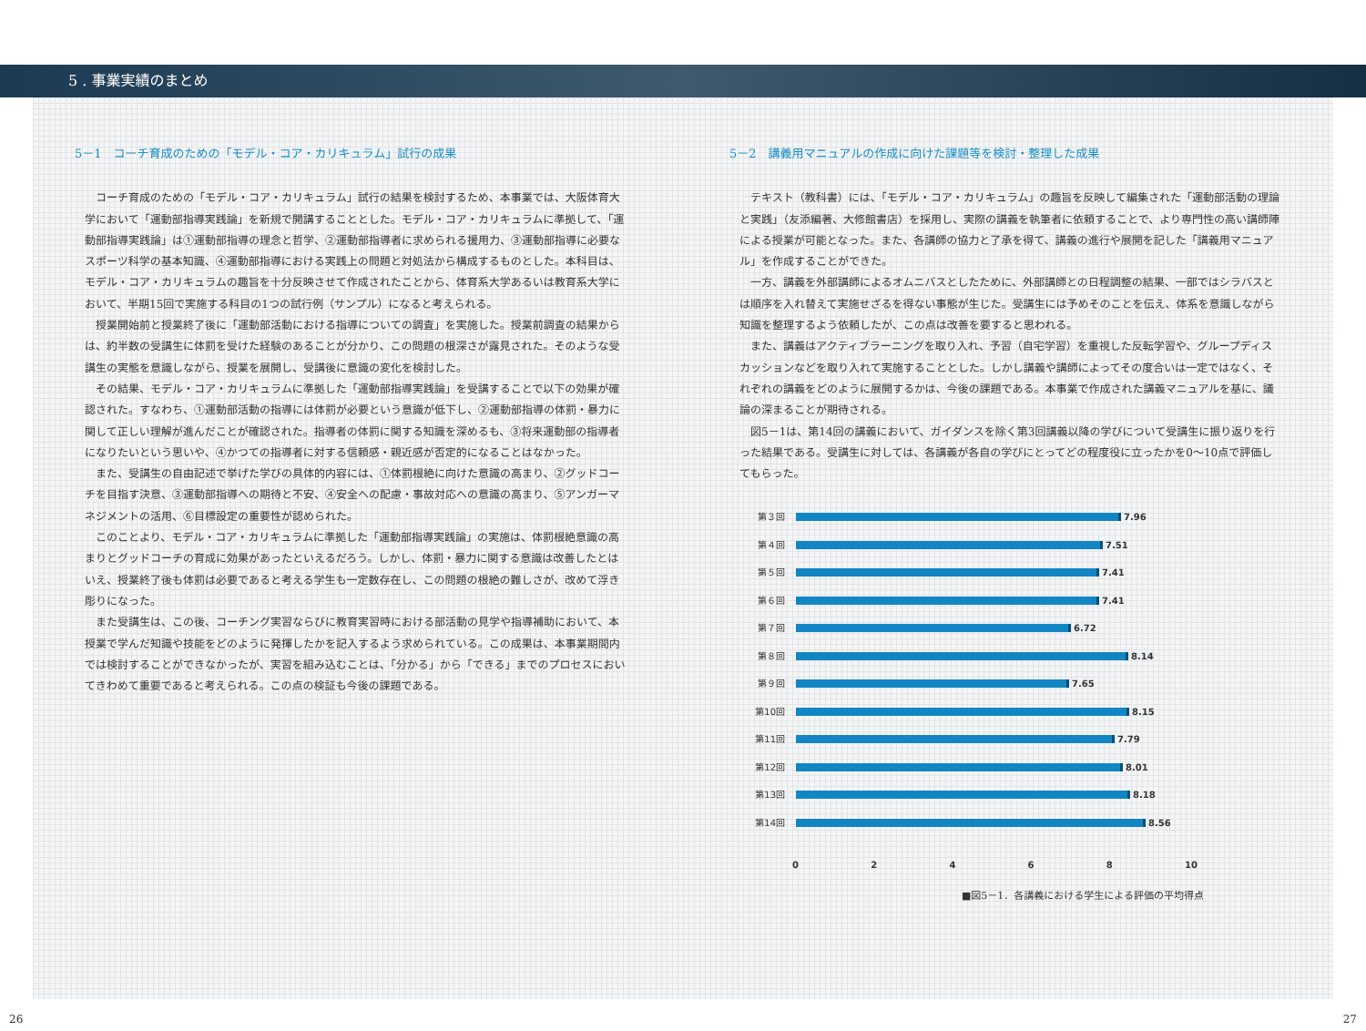5 . 事業実績のまとめ
5－1　コーチ育成のための「モデル・コア・カリキュラム」試行の成果
コーチ育成のための「モデル・コア・カリキュラム」試行の結果を検討するため、本事業では、大阪体育大学において「運動部指導実践論」を新規で開講することとした。モデル・コア・カリキュラムに準拠して、「運動部指導実践論」は①運動部指導の理念と哲学、②運動部指導者に求められる援用力、③運動部指導に必要なスポーツ科学の基本知識、④運動部指導における実践上の問題と対処法から構成するものとした。本科目は、モデル・コア・カリキュラムの趣旨を十分反映させて作成されたことから、体育系大学あるいは教育系大学において、半期15回で実施する科目の1つの試行例（サンプル）になると考えられる。
授業開始前と授業終了後に「運動部活動における指導についての調査」を実施した。授業前調査の結果からは、約半数の受講生に体罰を受けた経験のあることが分かり、この問題の根深さが露見された。そのような受講生の実態を意識しながら、授業を展開し、受講後に意識の変化を検討した。
その結果、モデル・コア・カリキュラムに準拠した「運動部指導実践論」を受講することで以下の効果が確認された。すなわち、①運動部活動の指導には体罰が必要という意識が低下し、②運動部指導の体罰・暴力に関して正しい理解が進んだことが確認された。指導者の体罰に関する知識を深めるも、③将来運動部の指導者になりたいという思いや、④かつての指導者に対する信頼感・親近感が否定的になることはなかった。
また、受講生の自由記述で挙げた学びの具体的内容には、①体罰根絶に向けた意識の高まり、②グッドコーチを目指す決意、③運動部指導への期待と不安、④安全への配慮・事故対応への意識の高まり、⑤アンガーマネジメントの活用、⑥目標設定の重要性が認められた。
このことより、モデル・コア・カリキュラムに準拠した「運動部指導実践論」の実施は、体罰根絶意識の高まりとグッドコーチの育成に効果があったといえるだろう。しかし、体罰・暴力に関する意識は改善したとはいえ、授業終了後も体罰は必要であると考える学生も一定数存在し、この問題の根絶の難しさが、改めて浮き彫りになった。
また受講生は、この後、コーチング実習ならびに教育実習時における部活動の見学や指導補助において、本授業で学んだ知識や技能をどのように発揮したかを記入するよう求められている。この成果は、本事業期間内では検討することができなかったが、実習を組み込むことは、「分かる」から「できる」までのプロセスにおいてきわめて重要であると考えられる。この点の検証も今後の課題である。
5－2　講義用マニュアルの作成に向けた課題等を検討・整理した成果
テキスト（教科書）には、「モデル・コア・カリキュラム」の趣旨を反映して編集された「運動部活動の理論と実践」（友添編著、大修館書店）を採用し、実際の講義を執筆者に依頼することで、より専門性の高い講師陣による授業が可能となった。また、各講師の協力と了承を得て、講義の進行や展開を記した「講義用マニュアル」を作成することができた。
一方、講義を外部講師によるオムニバスとしたために、外部講師との日程調整の結果、一部ではシラバスとは順序を入れ替えて実施せざるを得ない事態が生じた。受講生には予めそのことを伝え、体系を意識しながら知識を整理するよう依頼したが、この点は改善を要すると思われる。
また、講義はアクティブラーニングを取り入れ、予習（自宅学習）を重視した反転学習や、グループディスカッションなどを取り入れて実施することとした。しかし講義や講師によってその度合いは一定ではなく、それぞれの講義をどのように展開するかは、今後の課題である。本事業で作成された講義マニュアルを基に、議論の深まることが期待される。
図5－1は、第14回の講義において、ガイダンスを除く第3回講義以降の学びについて受講生に振り返りを行った結果である。受講生に対しては、各講義が各自の学びにとってどの程度役に立ったかを0～10点で評価してもらった。
第３回 7.96
第４回 7.51
第５回 7.41
第６回 7.41
第７回 6.72
第８回 8.14
第９回 7.65
第10回 8.15
第11回 7.79
第12回 8.01
第13回 8.18
第14回 8.56
0 2 4 6 8 10
■図5－1．各講義における学生による評価の平均得点
26 27